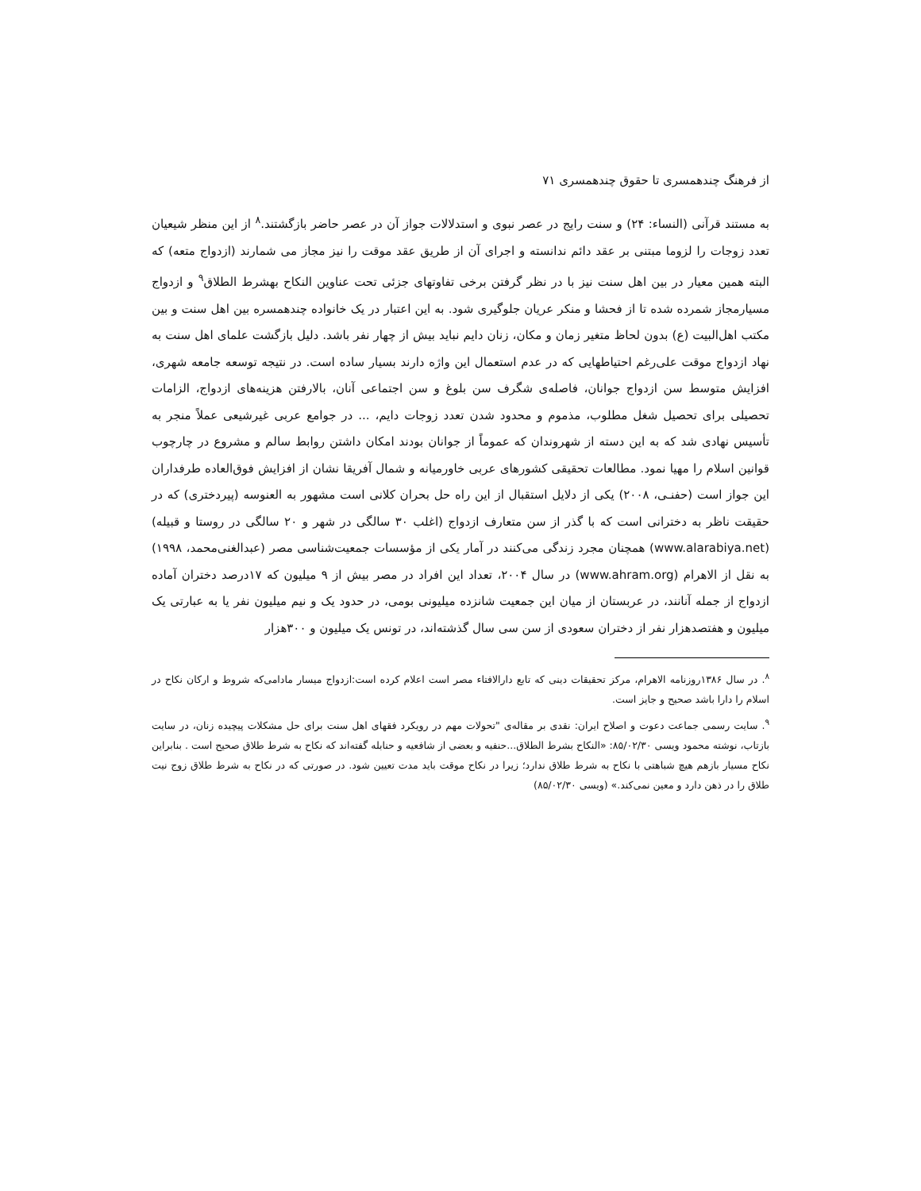از فرهنگ چندهمسری تا حقوق چندهمسری ۷۱
به مستند قرآنی (النساء: ۲۴) و سنت رایج در عصر نبوی و استدلالات جواز آن در عصر حاضر بازگشتند.<sup>۸</sup> از این منظر شیعیان تعدد زوجات را لزوما مبتنی بر عقد دائم ندانسته و اجرای آن از طریق عقد موقت را نیز مجاز می شمارند (ازدواج متعه) که البته همین معیار در بین اهل سنت نیز با در نظر گرفتن برخی تفاوتهای جزئی تحت عناوین النکاح بهشرط الطلاق<sup>۹</sup> و ازدواج مسیارمجاز شمرده شده تا از فحشا و منکر عریان جلوگیری شود. به این اعتبار در یک خانواده چندهمسره بین اهل سنت و بین مکتب اهل‌البیت (ع) بدون لحاظ متغیر زمان و مکان، زنان دایم نباید بیش از چهار نفر باشد. دلیل بازگشت علمای اهل سنت به نهاد ازدواج موقت علی‌رغم احتیاطهایی که در عدم استعمال این واژه دارند بسیار ساده است. در نتیجه توسعه جامعه شهری، افزایش متوسط سن ازدواج جوانان، فاصله‌ی شگرف سن بلوغ و سن اجتماعی آنان، بالارفتن هزینه‌های ازدواج، الزامات تحصیلی برای تحصیل شغل مطلوب، مذموم و محدود شدن تعدد زوجات دایم، ... در جوامع عربی غیرشیعی عملاً منجر به تأسیس نهادی شد که به این دسته از شهروندان که عموماً از جوانان بودند امکان داشتن روابط سالم و مشروع در چارچوب قوانین اسلام را مهیا نمود. مطالعات تحقیقی کشورهای عربی خاورمیانه و شمال آفریقا نشان از افزایش فوق‌العاده طرفداران این جواز است (حفنـی، ۲۰۰۸) یکی از دلایل استقبال از این راه حل بحران کلانی است مشهور به العنوسه (پیردختری) که در حقیقت ناظر به دخترانی است که با گذر از سن متعارف ازدواج (اغلب ۳۰ سالگی در شهر و ۲۰ سالگی در روستا و قبیله) (www.alarabiya.net) همچنان مجرد زندگی می‌کنند در آمار یکی از مؤسسات جمعیت‌شناسی مصر (عبدالغنی‌محمد، ۱۹۹۸) به نقل از الاهرام (www.ahram.org) در سال ۲۰۰۴، تعداد این افراد در مصر بیش از ۹ میلیون که ۱۷درصد دختران آماده ازدواج از جمله آنانند، در عربستان از میان این جمعیت شانزده میلیونی بومی، در حدود یک و نیم میلیون نفر یا به عبارتی یک میلیون و هفتصدهزار نفر از دختران سعودی از سن سی سال گذشته‌اند، در تونس یک میلیون و ۳۰۰هزار
<sup>۸</sup>. در سال ۱۳۸۶روزنامه الاهرام، مرکز تحقیقات دینی که تابع دارالافتاء مصر است اعلام کرده است:ازدواج میسار مادامی‌که شروط و ارکان نکاح در اسلام را دارا باشد صحیح و جایز است.
<sup>۹</sup>. سایت رسمی جماعت دعوت و اصلاح ایران: نقدی بر مقاله‌ی "تحولات مهم در رویکرد فقهای اهل سنت برای حل مشکلات پیچیده زنان، در سایت بازتاب، نوشته محمود ویسی ۸۵/۰۲/۳۰: «النکاح بشرط الطلاق...حنفیه و بعضی از شافعیه و حنابله گفته‌اند که نکاح به شرط طلاق صحیح است . بنابراین نکاح مسیار بازهم هیچ شباهتی با نکاح به شرط طلاق ندارد؛ زیرا در نکاح موقت باید مدت تعیین شود. در صورتی که در نکاح به شرط طلاق زوج نیت طلاق را در ذهن دارد و معین نمی‌کند.» (ویسی ۸۵/۰۲/۳۰)